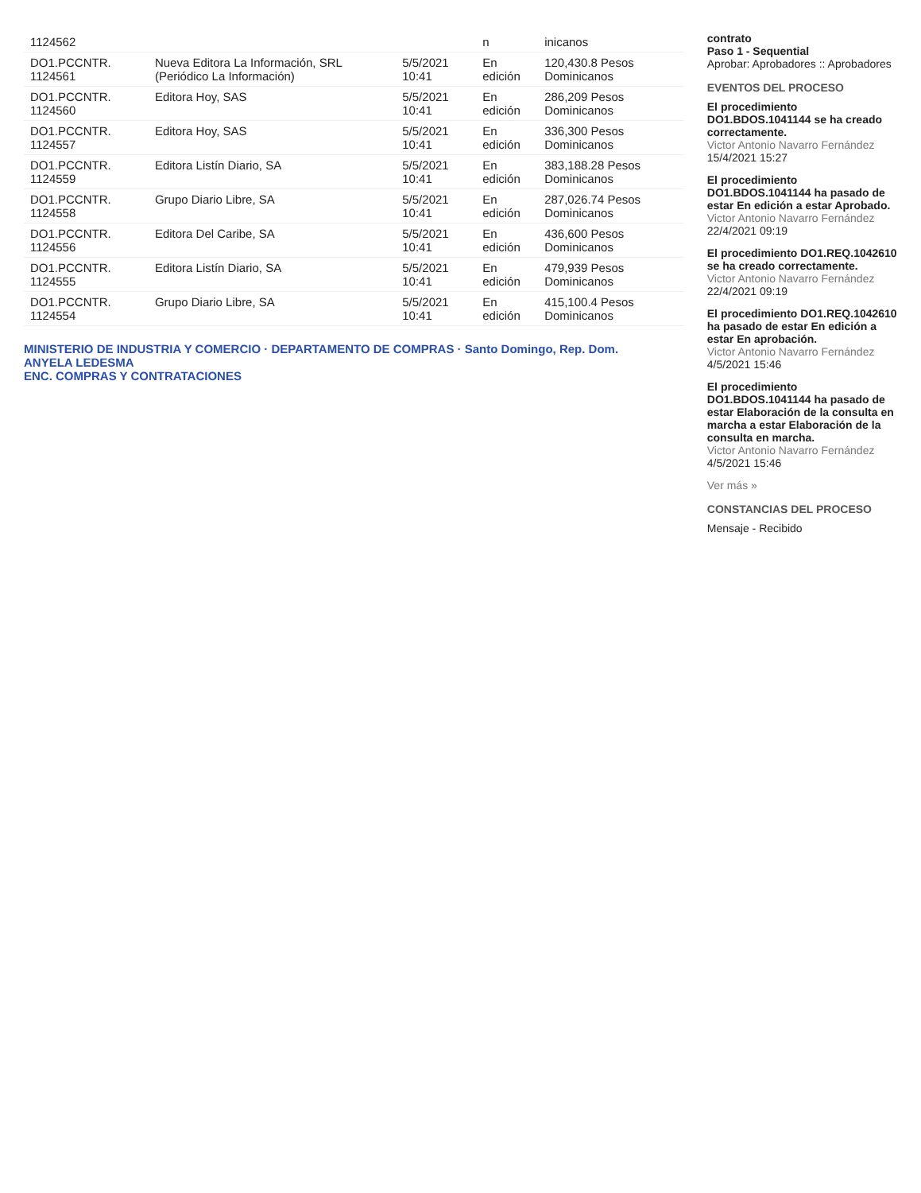| 1124562 | | | n | inicanos |
| DO1.PCCNTR. 1124561 | Nueva Editora La Información, SRL (Periódico La Información) | 5/5/2021 10:41 | En edición | 120,430.8 Pesos Dominicanos |
| DO1.PCCNTR. 1124560 | Editora Hoy, SAS | 5/5/2021 10:41 | En edición | 286,209 Pesos Dominicanos |
| DO1.PCCNTR. 1124557 | Editora Hoy, SAS | 5/5/2021 10:41 | En edición | 336,300 Pesos Dominicanos |
| DO1.PCCNTR. 1124559 | Editora Listín Diario, SA | 5/5/2021 10:41 | En edición | 383,188.28 Pesos Dominicanos |
| DO1.PCCNTR. 1124558 | Grupo Diario Libre, SA | 5/5/2021 10:41 | En edición | 287,026.74 Pesos Dominicanos |
| DO1.PCCNTR. 1124556 | Editora Del Caribe, SA | 5/5/2021 10:41 | En edición | 436,600 Pesos Dominicanos |
| DO1.PCCNTR. 1124555 | Editora Listín Diario, SA | 5/5/2021 10:41 | En edición | 479,939 Pesos Dominicanos |
| DO1.PCCNTR. 1124554 | Grupo Diario Libre, SA | 5/5/2021 10:41 | En edición | 415,100.4 Pesos Dominicanos |
MINISTERIO DE INDUSTRIA Y COMERCIO · DEPARTAMENTO DE COMPRAS · Santo Domingo, Rep. Dom.
ANYELA LEDESMA
ENC. COMPRAS Y CONTRATACIONES
contrato
Paso 1 - Sequential
Aprobar: Aprobadores :: Aprobadores
EVENTOS DEL PROCESO
El procedimiento DO1.BDOS.1041144 se ha creado correctamente.
Victor Antonio Navarro Fernández
15/4/2021 15:27
El procedimiento DO1.BDOS.1041144 ha pasado de estar En edición a estar Aprobado.
Victor Antonio Navarro Fernández
22/4/2021 09:19
El procedimiento DO1.REQ.1042610 se ha creado correctamente.
Victor Antonio Navarro Fernández
22/4/2021 09:19
El procedimiento DO1.REQ.1042610 ha pasado de estar En edición a estar En aprobación.
Victor Antonio Navarro Fernández
4/5/2021 15:46
El procedimiento DO1.BDOS.1041144 ha pasado de estar Elaboración de la consulta en marcha a estar Elaboración de la consulta en marcha.
Victor Antonio Navarro Fernández
4/5/2021 15:46
Ver más »
CONSTANCIAS DEL PROCESO
Mensaje - Recibido